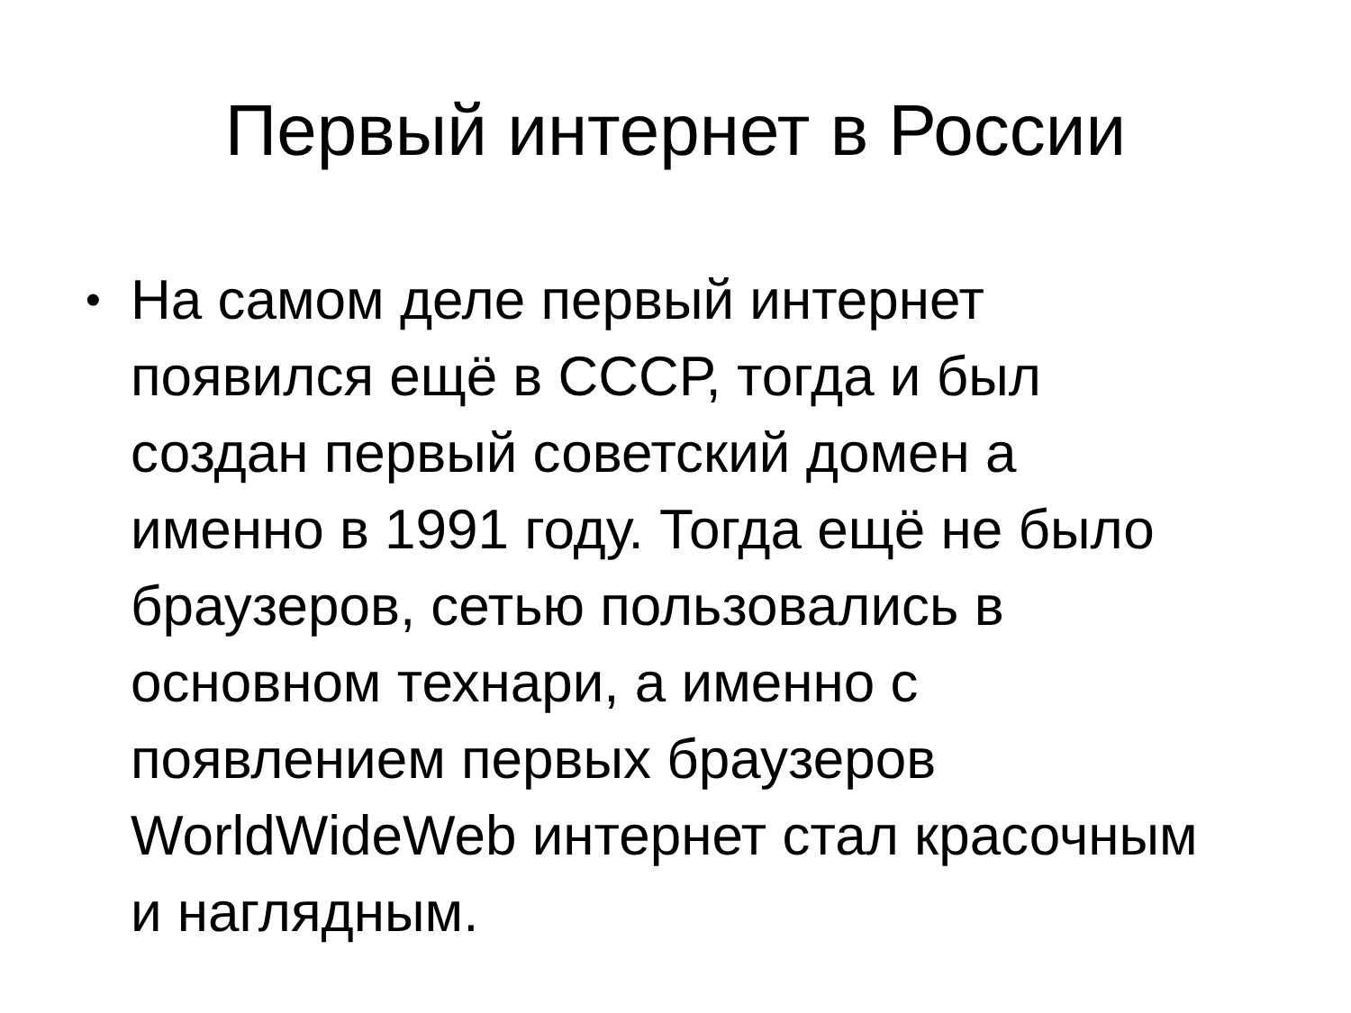Первый интернет в России
•
На самом деле первый интернет
появился ещё в СССР, тогда и был
создан первый советский домен а
именно в 1991 году. Тогда ещё не было
браузеров, сетью пользовались в
основном технари, а именно с
появлением первых браузеров
WorldWideWeb интернет стал красочным
и наглядным.